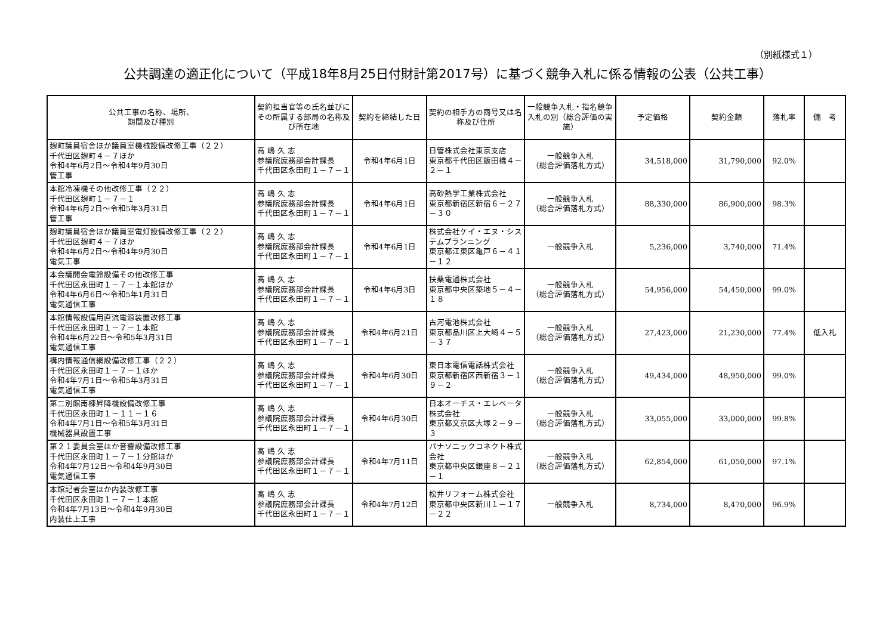（別紙様式１）
公共調達の適正化について（平成18年8月25日付財計第2017号）に基づく競争入札に係る情報の公表（公共工事）
| 公共工事の名称、場所、 期間及び種別 | 契約担当官等の氏名並びにその所属する部局の名称及び所在地 | 契約を締結した日 | 契約の相手方の商号又は名称及び住所 | 一般競争入札・指名競争入札の別（総合評価の実施） | 予定価格 | 契約金額 | 落札率 | 備 考 |
| --- | --- | --- | --- | --- | --- | --- | --- | --- |
| 麹町議員宿舎ほか議員室機械設備改修工事（２２） 千代田区麹町４－７ほか 令和4年6月2日～令和4年9月30日 管工事 | 高 嶋 久 志 参議院庶務部会計課長 千代田区永田町１－７－１ | 令和4年6月1日 | 日管株式会社東京支店 東京都千代田区飯田橋４－２－１ | 一般競争入札 （総合評価落札方式） | 34,518,000 | 31,790,000 | 92.0% | |
| 本館冷凍機その他改修工事（２２） 千代田区麹町１－７－１ 令和4年6月2日～令和5年3月31日 管工事 | 高 嶋 久 志 参議院庶務部会計課長 千代田区永田町１－７－１ | 令和4年6月1日 | 高砂熱学工業株式会社 東京都新宿区新宿６－２７－３０ | 一般競争入札 （総合評価落札方式） | 88,330,000 | 86,900,000 | 98.3% | |
| 麹町議員宿舎ほか議員室電灯設備改修工事（２２） 千代田区麹町４－７ほか 令和4年6月2日～令和4年9月30日 電気工事 | 高 嶋 久 志 参議院庶務部会計課長 千代田区永田町１－７－１ | 令和4年6月1日 | 株式会社ケイ・エヌ・システムプランニング 東京都江東区亀戸６－４１－１２ | 一般競争入札 | 5,236,000 | 3,740,000 | 71.4% | |
| 本会議開会電鈴設備その他改修工事 千代田区永田町１－７－１本館ほか 令和4年6月6日～令和5年1月31日 電気通信工事 | 高 嶋 久 志 参議院庶務部会計課長 千代田区永田町１－７－１ | 令和4年6月3日 | 扶桑電通株式会社 東京都中央区築地５－４－１８ | 一般競争入札 （総合評価落札方式） | 54,956,000 | 54,450,000 | 99.0% | |
| 本館情報設備用直流電源装置改修工事 千代田区永田町１－７－１本館 令和4年6月22日～令和5年3月31日 電気通信工事 | 高 嶋 久 志 参議院庶務部会計課長 千代田区永田町１－７－１ | 令和4年6月21日 | 古河電池株式会社 東京都品川区上大崎４－５－３７ | 一般競争入札 （総合評価落札方式） | 27,423,000 | 21,230,000 | 77.4% | 低入札 |
| 構内情報通信網設備改修工事（２２） 千代田区永田町１－７－１ほか 令和4年7月1日～令和5年3月31日 電気通信工事 | 高 嶋 久 志 参議院庶務部会計課長 千代田区永田町１－７－１ | 令和4年6月30日 | 東日本電信電話株式会社 東京都新宿区西新宿３－１９－２ | 一般競争入札 （総合評価落札方式） | 49,434,000 | 48,950,000 | 99.0% | |
| 第二別館南棟昇降機設備改修工事 千代田区永田町１－１１－１６ 令和4年7月1日～令和5年3月31日 機械器具設置工事 | 高 嶋 久 志 参議院庶務部会計課長 千代田区永田町１－７－１ | 令和4年6月30日 | 日本オーチス・エレベータ株式会社 東京都文京区大塚２－９－３ | 一般競争入札 （総合評価落札方式） | 33,055,000 | 33,000,000 | 99.8% | |
| 第２１委員会室ほか音響設備改修工事 千代田区永田町１－７－１分館ほか 令和4年7月12日～令和4年9月30日 電気通信工事 | 高 嶋 久 志 参議院庶務部会計課長 千代田区永田町１－７－１ | 令和4年7月11日 | パナソニックコネクト株式会社 東京都中央区銀座８－２１－１ | 一般競争入札 （総合評価落札方式） | 62,854,000 | 61,050,000 | 97.1% | |
| 本館記者会室ほか内装改修工事 千代田区永田町１－７－１本館 令和4年7月13日～令和4年9月30日 内装仕上工事 | 高 嶋 久 志 参議院庶務部会計課長 千代田区永田町１－７－１ | 令和4年7月12日 | 松井リフォーム株式会社 東京都中央区新川１－１７－２２ | 一般競争入札 | 8,734,000 | 8,470,000 | 96.9% | |